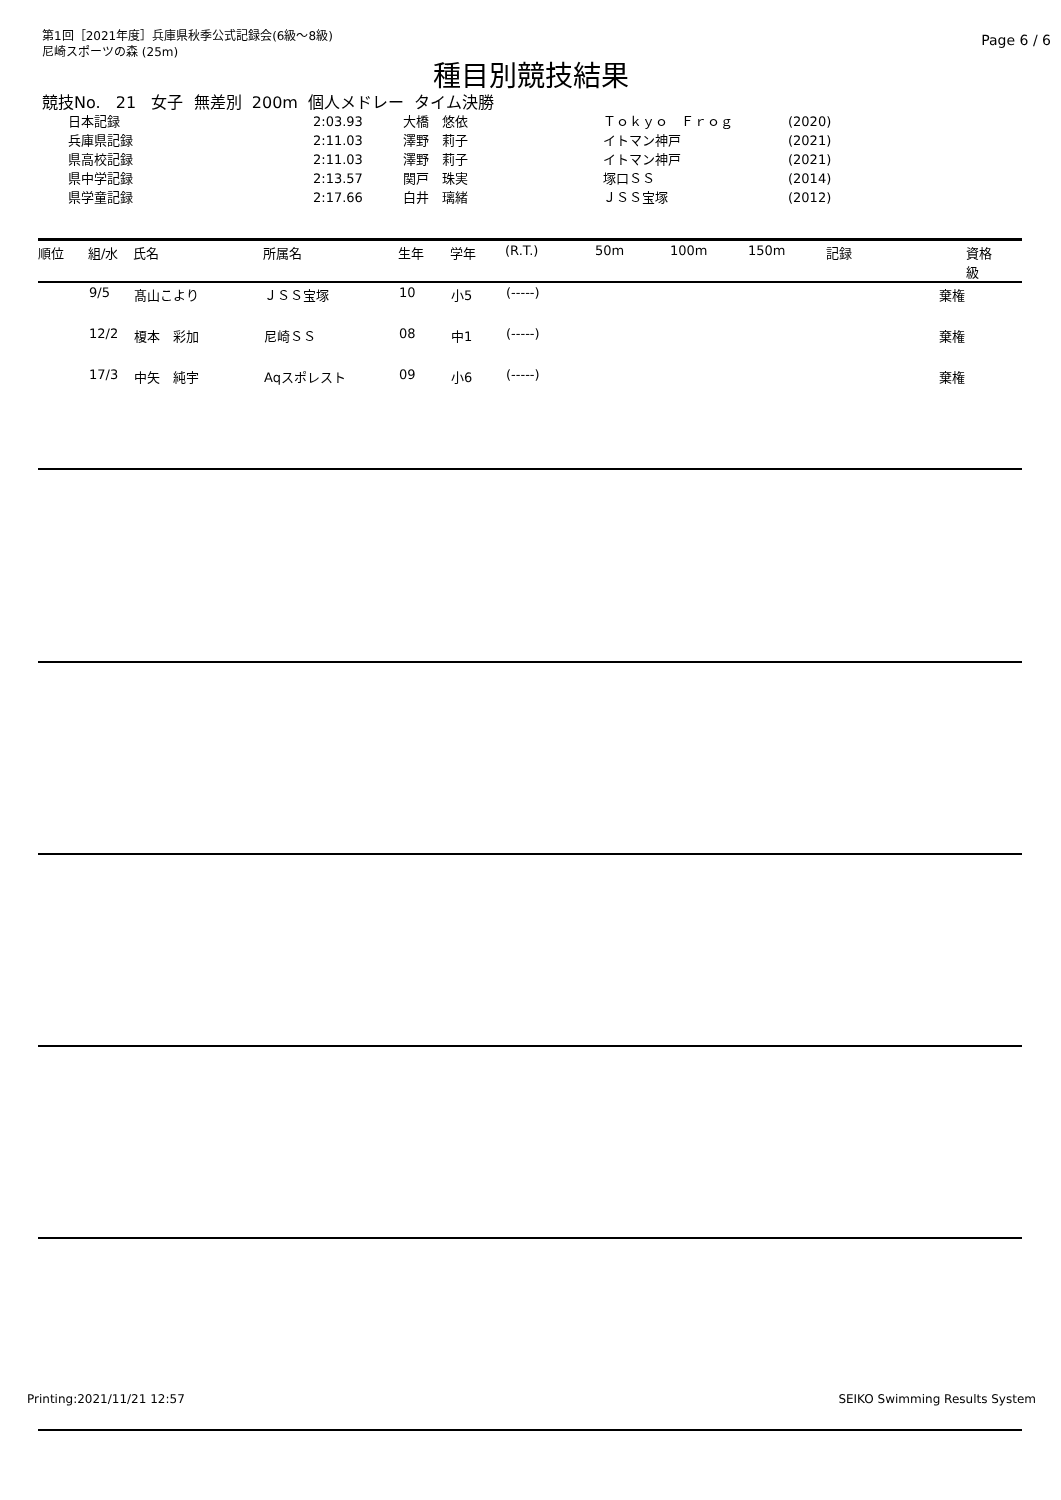第1回［2021年度］兵庫県秋季公式記録会(6級～8級)
尼崎スポーツの森 (25m)
Page 6 / 6
種目別競技結果
競技No. 21 女子 無差別 200m 個人メドレー タイム決勝
| 日本記録 | 2:03.93 | 大橋 悠依 | Ｔｏｋｙｏ Ｆｒｏｇ | (2020) |
| 兵庫県記録 | 2:11.03 | 澤野 莉子 | イトマン神戸 | (2021) |
| 県高校記録 | 2:11.03 | 澤野 莉子 | イトマン神戸 | (2021) |
| 県中学記録 | 2:13.57 | 関戸 珠実 | 塚口ＳＳ | (2014) |
| 県学童記録 | 2:17.66 | 白井 璃緒 | ＪＳＳ宝塚 | (2012) |
| 順位 | 組/水 | 氏名 | 所属名 | 生年 | 学年 | (R.T.) | 50m | 100m | 150m | 記録 | 資格 級 |
| --- | --- | --- | --- | --- | --- | --- | --- | --- | --- | --- | --- |
| | 9/5 | 髙山こより | ＪＳＳ宝塚 | 10 | 小5 | (-----) | | | | 棄権 | |
| | 12/2 | 榎本 彩加 | 尼崎ＳＳ | 08 | 中1 | (-----) | | | | 棄権 | |
| | 17/3 | 中矢 純宇 | Aqスポレスト | 09 | 小6 | (-----) | | | | 棄権 | |
Printing:2021/11/21 12:57 SEIKO Swimming Results System